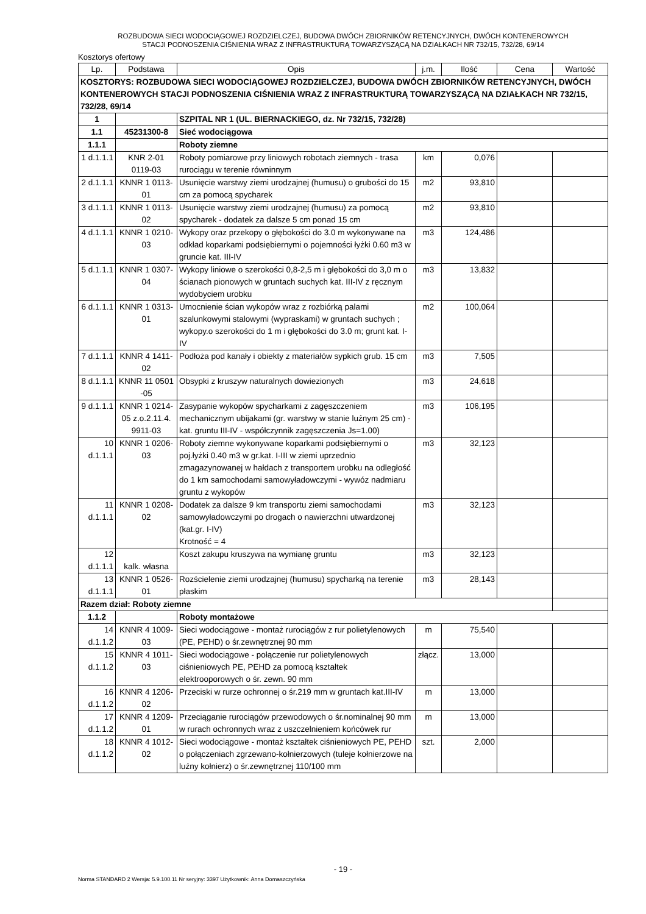ROZBUDOWA SIECI WODOCIĄGOWEJ ROZDZIELCZEJ, BUDOWA DWÓCH ZBIORNIKÓW RETENCYJNYCH, DWÓCH KONTENEROWYCH
STACJI PODNOSZENIA CIŚNIENIA WRAZ Z INFRASTRUKTURĄ TOWARZYSZĄCĄ NA DZIAŁKACH NR 732/15, 732/28, 69/14
Kosztorys ofertowy
| Lp. | Podstawa | Opis | j.m. | Ilość | Cena | Wartość |
| --- | --- | --- | --- | --- | --- | --- |
| KOSZTORYS: ROZBUDOWA SIECI WODOCIĄGOWEJ ROZDZIELCZEJ, BUDOWA DWÓCH ZBIORNIKÓW RETENCYJNYCH, DWÓCH KONTENEROWYCH STACJI PODNOSZENIA CIŚNIENIA WRAZ Z INFRASTRUKTURĄ TOWARZYSZĄCĄ NA DZIAŁKACH NR 732/15, 732/28, 69/14 | | | | | | |
| 1 | | SZPITAL NR 1 (UL. BIERNACKIEGO, dz. Nr 732/15, 732/28) | | | | |
| 1.1 | 45231300-8 | Sieć wodociągowa | | | | |
| 1.1.1 | | Roboty ziemne | | | | |
| 1 d.1.1.1 | KNR 2-01 0119-03 | Roboty pomiarowe przy liniowych robotach ziemnych - trasa rurociągu w terenie równinnym | km | 0,076 | | |
| 2 d.1.1.1 | KNNR 1 0113-01 | Usunięcie warstwy ziemi urodzajnej (humusu) o grubości do 15 cm za pomocą spycharek | m2 | 93,810 | | |
| 3 d.1.1.1 | KNNR 1 0113-02 | Usunięcie warstwy ziemi urodzajnej (humusu) za pomocą spycharek - dodatek za dalsze 5 cm ponad 15 cm | m2 | 93,810 | | |
| 4 d.1.1.1 | KNNR 1 0210-03 | Wykopy oraz przekopy o głębokości do 3.0 m wykonywane na odkład koparkami podsiębiernymi o pojemności łyżki 0.60 m3 w gruncie kat. III-IV | m3 | 124,486 | | |
| 5 d.1.1.1 | KNNR 1 0307-04 | Wykopy liniowe o szerokości 0,8-2,5 m i głębokości do 3,0 m o ścianach pionowych w gruntach suchych kat. III-IV z ręcznym wydobyciem urobku | m3 | 13,832 | | |
| 6 d.1.1.1 | KNNR 1 0313-01 | Umocnienie ścian wykopów wraz z rozbiórką palami szalunkowymi stalowymi (wypraskami) w gruntach suchych ; wykopy.o szerokości do 1 m i głębokości do 3.0 m; grunt kat. I-IV | m2 | 100,064 | | |
| 7 d.1.1.1 | KNNR 4 1411-02 | Podłoża pod kanały i obiekty z materiałów sypkich grub. 15 cm | m3 | 7,505 | | |
| 8 d.1.1.1 | KNNR 11 0501 -05 | Obsypki z kruszyw naturalnych dowiezionych | m3 | 24,618 | | |
| 9 d.1.1.1 | KNNR 1 0214-05 z.o.2.11.4. 9911-03 | Zasypanie wykopów spycharkami z zagęszczeniem mechanicznym ubijakami (gr. warstwy w stanie luźnym 25 cm) - kat. gruntu III-IV - współczynnik zagęszczenia Js=1.00) | m3 | 106,195 | | |
| 10 d.1.1.1 | KNNR 1 0206-03 | Roboty ziemne wykonywane koparkami podsiębiernymi o poj.łyżki 0.40 m3 w gr.kat. I-III w ziemi uprzednio zmagazynowanej w hałdach z transportem urobku na odległość do 1 km samochodami samowyładowczymi - wywóz nadmiaru gruntu z wykopów | m3 | 32,123 | | |
| 11 d.1.1.1 | KNNR 1 0208-02 | Dodatek za dalsze 9 km transportu ziemi samochodami samowyładowczymi po drogach o nawierzchni utwardzonej (kat.gr. I-IV) Krotność = 4 | m3 | 32,123 | | |
| 12 d.1.1.1 | kalk. własna | Koszt zakupu kruszywa na wymianę gruntu | m3 | 32,123 | | |
| 13 d.1.1.1 | KNNR 1 0526-01 | Rozścielenie ziemi urodzajnej (humusu) spycharką na terenie płaskim | m3 | 28,143 | | |
| Razem dział: Roboty ziemne | | | | | | |
| 1.1.2 | | Roboty montażowe | | | | |
| 14 d.1.1.2 | KNNR 4 1009-03 | Sieci wodociągowe - montaż rurociągów z rur polietylenowych (PE, PEHD) o śr.zewnętrznej 90 mm | m | 75,540 | | |
| 15 d.1.1.2 | KNNR 4 1011-03 | Sieci wodociągowe - połączenie rur polietylenowych ciśnieniowych PE, PEHD za pomocą kształtek elektrooporowych o śr. zewn. 90 mm | złącz. | 13,000 | | |
| 16 d.1.1.2 | KNNR 4 1206-02 | Przeciski w rurze ochronnej o śr.219 mm w gruntach kat.III-IV | m | 13,000 | | |
| 17 d.1.1.2 | KNNR 4 1209-01 | Przeciąganie rurociągów przewodowych o śr.nominalnej 90 mm w rurach ochronnych wraz z uszczelnieniem końcówek rur | m | 13,000 | | |
| 18 d.1.1.2 | KNNR 4 1012-02 | Sieci wodociągowe - montaż kształtek ciśnieniowych PE, PEHD o połączeniach zgrzewano-kołnierzowych (tuleje kołnierzowe na luźny kołnierz) o śr.zewnętrznej 110/100 mm | szt. | 2,000 | | |
- 19 -
Norma STANDARD 2 Wersja: 5.9.100.11 Nr seryjny: 3397 Użytkownik: Anna Domaszczyńska